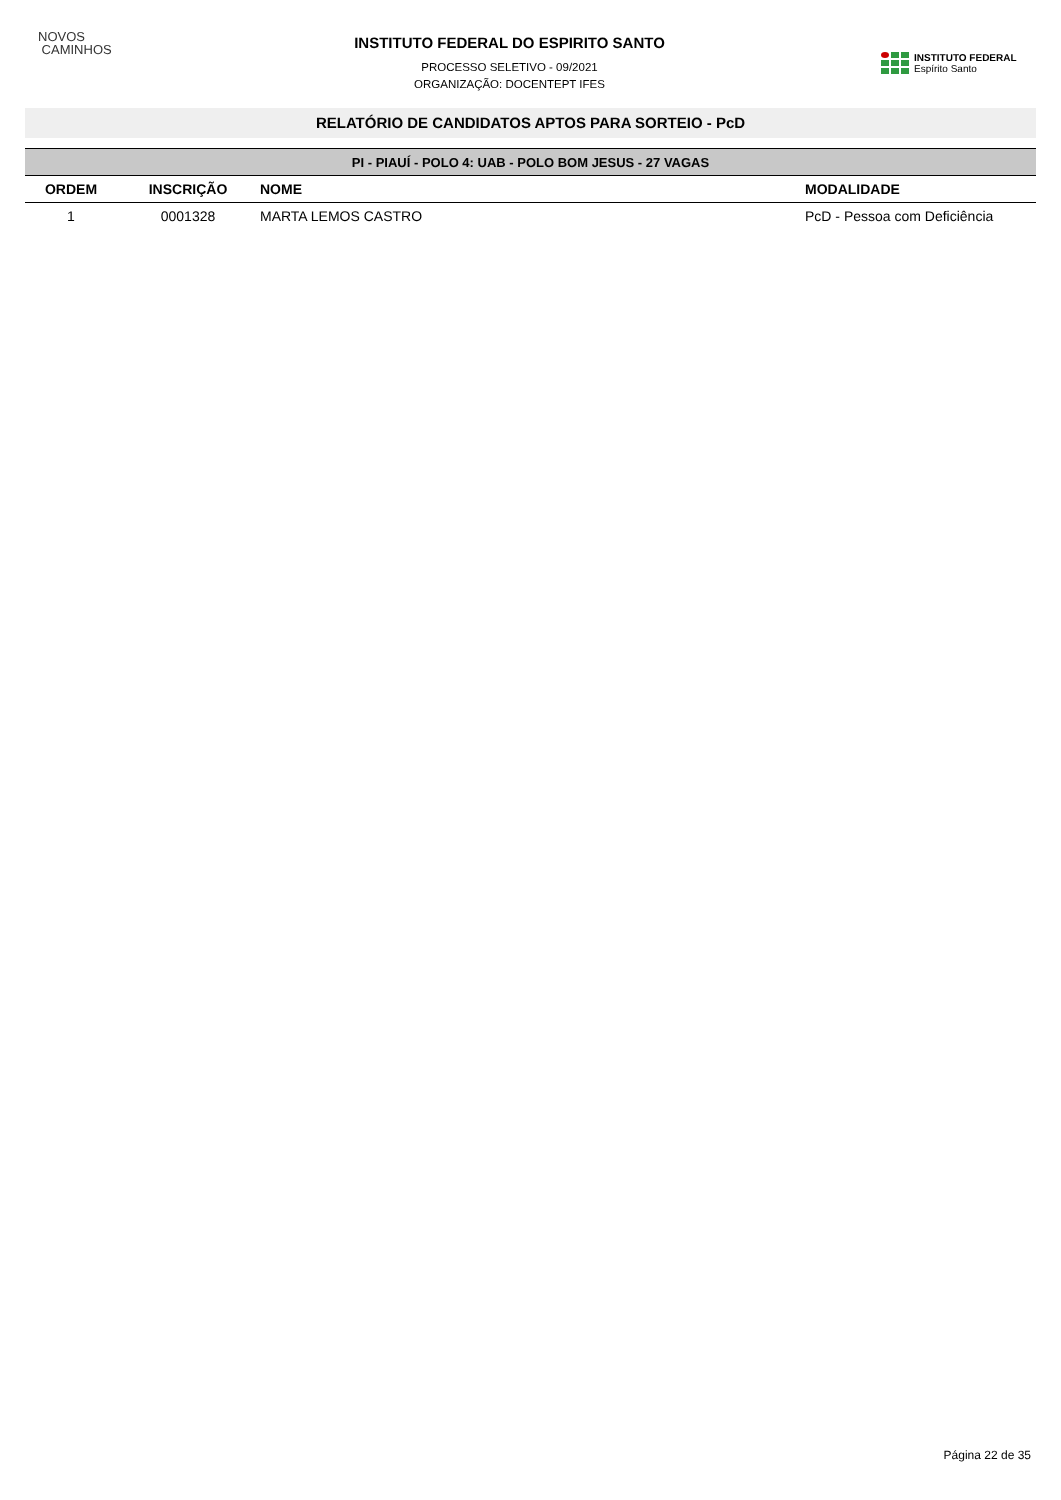NOVOS
CAMINHOS
INSTITUTO FEDERAL DO ESPIRITO SANTO
PROCESSO SELETIVO - 09/2021
ORGANIZAÇÃO: DOCENTEPT IFES
INSTITUTO FEDERAL
Espírito Santo
RELATÓRIO DE CANDIDATOS APTOS PARA SORTEIO - PcD
| PI - PIAUÍ - POLO 4: UAB - POLO BOM JESUS - 27 VAGAS | | | |
| --- | --- | --- | --- |
| ORDEM | INSCRIÇÃO | NOME | MODALIDADE |
| 1 | 0001328 | MARTA LEMOS CASTRO | PcD - Pessoa com Deficiência |
Página 22 de 35